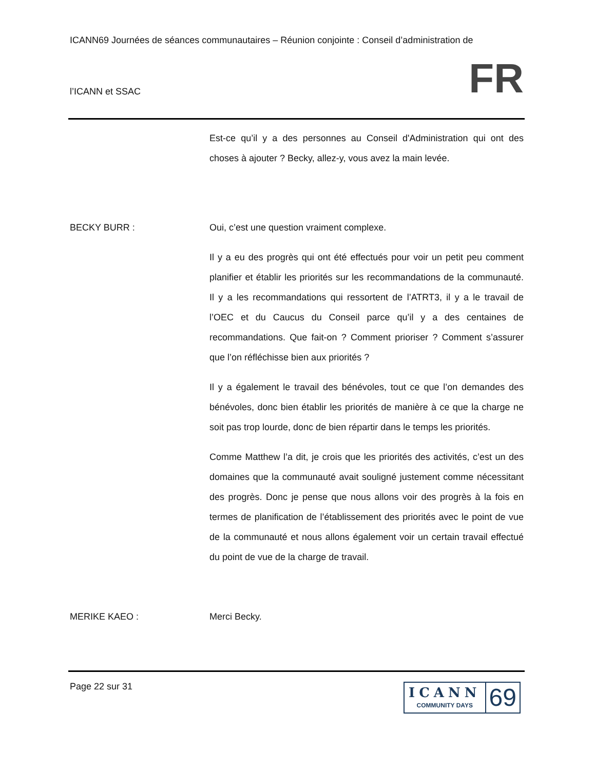ICANN69 Journées de séances communautaires – Réunion conjointe : Conseil d’administration de
l’ICANN et SSAC FR
Est-ce qu’il y a des personnes au Conseil d'Administration qui ont des choses à ajouter ? Becky, allez-y, vous avez la main levée.
BECKY BURR : Oui, c’est une question vraiment complexe.
Il y a eu des progrès qui ont été effectués pour voir un petit peu comment planifier et établir les priorités sur les recommandations de la communauté. Il y a les recommandations qui ressortent de l’ATRT3, il y a le travail de l’OEC et du Caucus du Conseil parce qu’il y a des centaines de recommandations. Que fait-on ? Comment prioriser ? Comment s’assurer que l’on réfléchisse bien aux priorités ?
Il y a également le travail des bénévoles, tout ce que l’on demandes des bénévoles, donc bien établir les priorités de manière à ce que la charge ne soit pas trop lourde, donc de bien répartir dans le temps les priorités.
Comme Matthew l’a dit, je crois que les priorités des activités, c’est un des domaines que la communauté avait souligné justement comme nécessitant des progrès. Donc je pense que nous allons voir des progrès à la fois en termes de planification de l’établissement des priorités avec le point de vue de la communauté et nous allons également voir un certain travail effectué du point de vue de la charge de travail.
MERIKE KAEO : Merci Becky.
Page 22 sur 31
ICANN
COMMUNITY DAYS
69